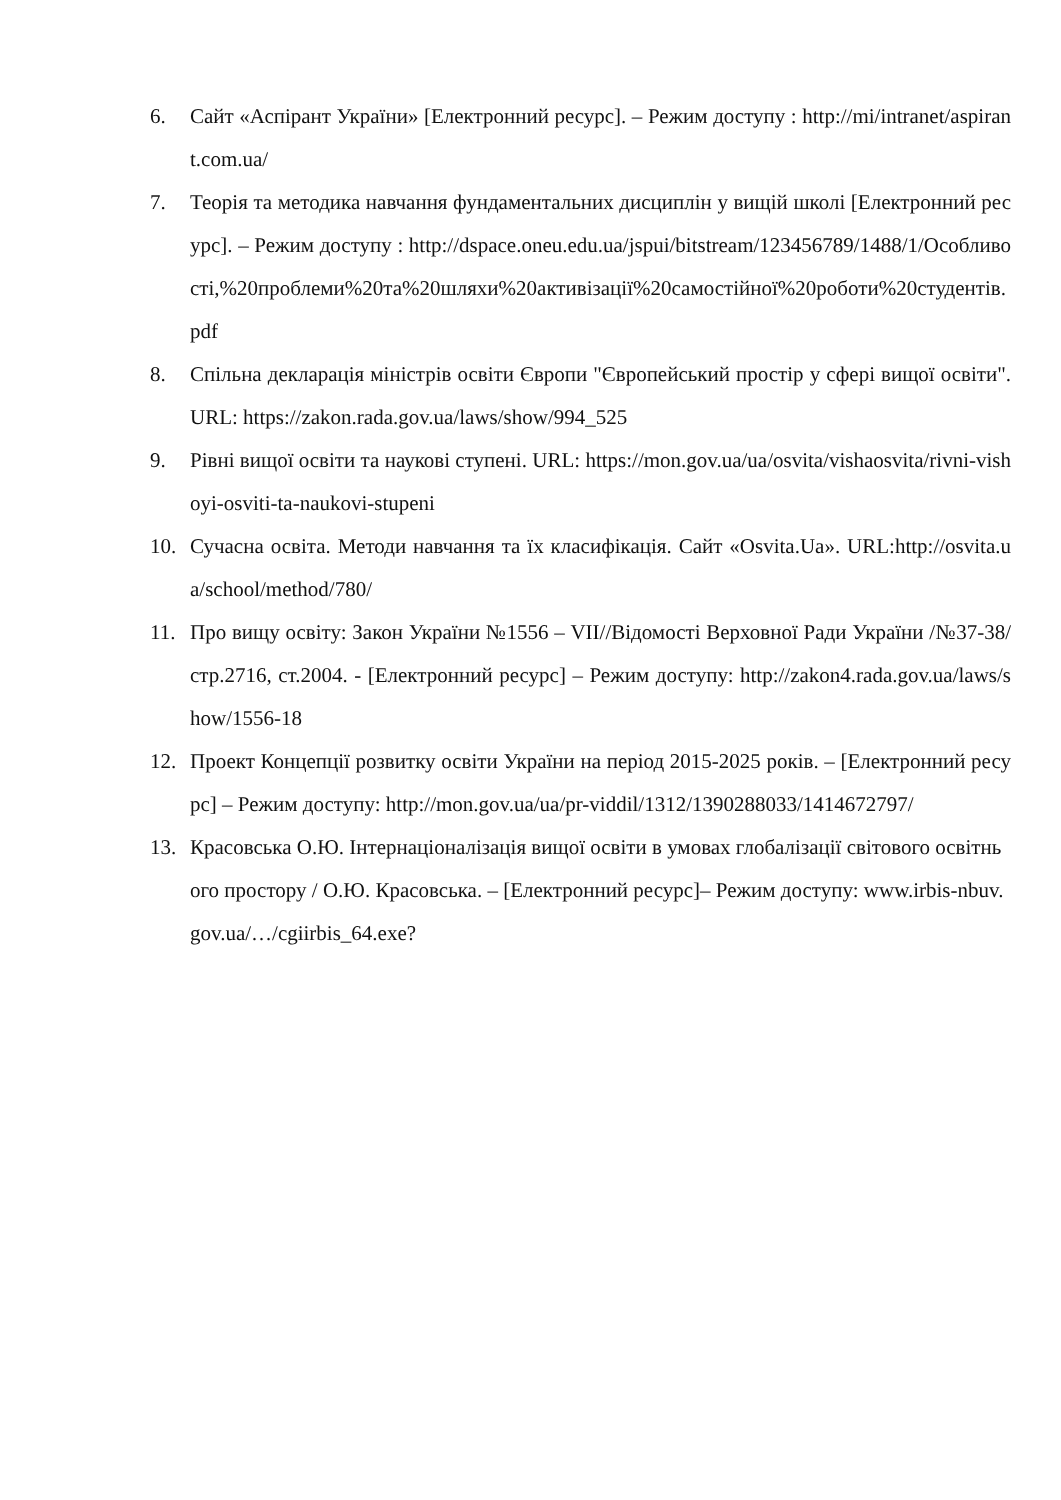6. Сайт «Аспірант України» [Електронний ресурс]. – Режим доступу : http://mi/intranet/aspirant.com.ua/
7. Теорія та методика навчання фундаментальних дисциплін у вищій школі [Електронний ресурс]. – Режим доступу : http://dspace.oneu.edu.ua/jspui/bitstream/123456789/1488/1/Особливості,%20проблеми%20та%20шляхи%20активізації%20самостійної%20роботи%20студентів.pdf
8. Спільна декларація міністрів освіти Європи "Європейський простір у сфері вищої освіти". URL: https://zakon.rada.gov.ua/laws/show/994_525
9. Рівні вищої освіти та наукові ступені. URL: https://mon.gov.ua/ua/osvita/vishaosvita/rivni-vishoyi-osviti-ta-naukovi-stupeni
10. Сучасна освіта. Методи навчання та їх класифікація. Сайт «Osvita.Ua». URL:http://osvita.ua/school/method/780/
11. Про вищу освіту: Закон України №1556 – VII//Відомості Верховної Ради України /№37-38/ стр.2716, ст.2004. - [Електронний ресурс] – Режим доступу: http://zakon4.rada.gov.ua/laws/show/1556-18
12. Проект Концепції розвитку освіти України на період 2015-2025 років. – [Електронний ресурс] – Режим доступу: http://mon.gov.ua/ua/pr-viddil/1312/1390288033/1414672797/
13. Красовська О.Ю. Інтернаціоналізація вищої освіти в умовах глобалізації світового освітнього простору / О.Ю. Красовська. – [Електронний ресурс]– Режим доступу: www.irbis-nbuv.gov.ua/…/cgiirbis_64.exe?